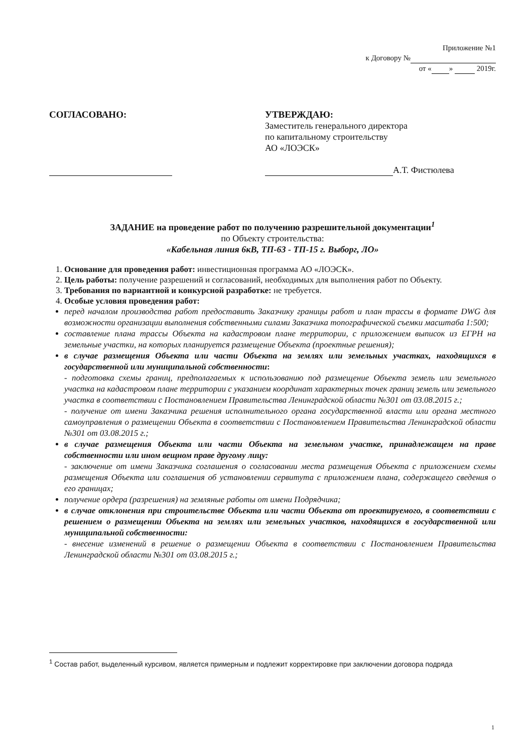Приложение №1
к Договору №
от « » 2019г.
СОГЛАСОВАНО:
УТВЕРЖДАЮ:
Заместитель генерального директора
по капитальному строительству
АО «ЛОЭСК»
А.Т. Фистюлева
ЗАДАНИЕ на проведение работ по получению разрешительной документации<sup>1</sup>
по Объекту строительства:
«Кабельная линия 6кВ, ТП-63 - ТП-15 г. Выборг, ЛО»
1. Основание для проведения работ: инвестиционная программа АО «ЛОЭСК».
2. Цель работы: получение разрешений и согласований, необходимых для выполнения работ по Объекту.
3. Требования по вариантной и конкурсной разработке: не требуется.
4. Особые условия проведения работ:
перед началом производства работ предоставить Заказчику границы работ и план трассы в формате DWG для возможности организации выполнения собственными силами Заказчика топографической съемки масштаба 1:500;
составление плана трассы Объекта на кадастровом плане территории, с приложением выписок из ЕГРН на земельные участки, на которых планируется размещение Объекта (проектные решения);
в случае размещения Объекта или части Объекта на землях или земельных участках, находящихся в государственной или муниципальной собственности:
- подготовка схемы границ, предполагаемых к использованию под размещение Объекта земель или земельного участка на кадастровом плане территории с указанием координат характерных точек границ земель или земельного участка в соответствии с Постановлением Правительства Ленинградской области №301 от 03.08.2015 г.;
- получение от имени Заказчика решения исполнительного органа государственной власти или органа местного самоуправления о размещении Объекта в соответствии с Постановлением Правительства Ленинградской области №301 от 03.08.2015 г.;
в случае размещения Объекта или части Объекта на земельном участке, принадлежащем на праве собственности или ином вещном праве другому лицу:
- заключение от имени Заказчика соглашения о согласовании места размещения Объекта с приложением схемы размещения Объекта или соглашения об установлении сервитута с приложением плана, содержащего сведения о его границах;
получение ордера (разрешения) на земляные работы от имени Подрядчика;
в случае отклонения при строительстве Объекта или части Объекта от проектируемого, в соответствии с решением о размещении Объекта на землях или земельных участков, находящихся в государственной или муниципальной собственности:
- внесение изменений в решение о размещении Объекта в соответствии с Постановлением Правительства Ленинградской области №301 от 03.08.2015 г.;
<sup>1</sup> Состав работ, выделенный курсивом, является примерным и подлежит корректировке при заключении договора подряда
1